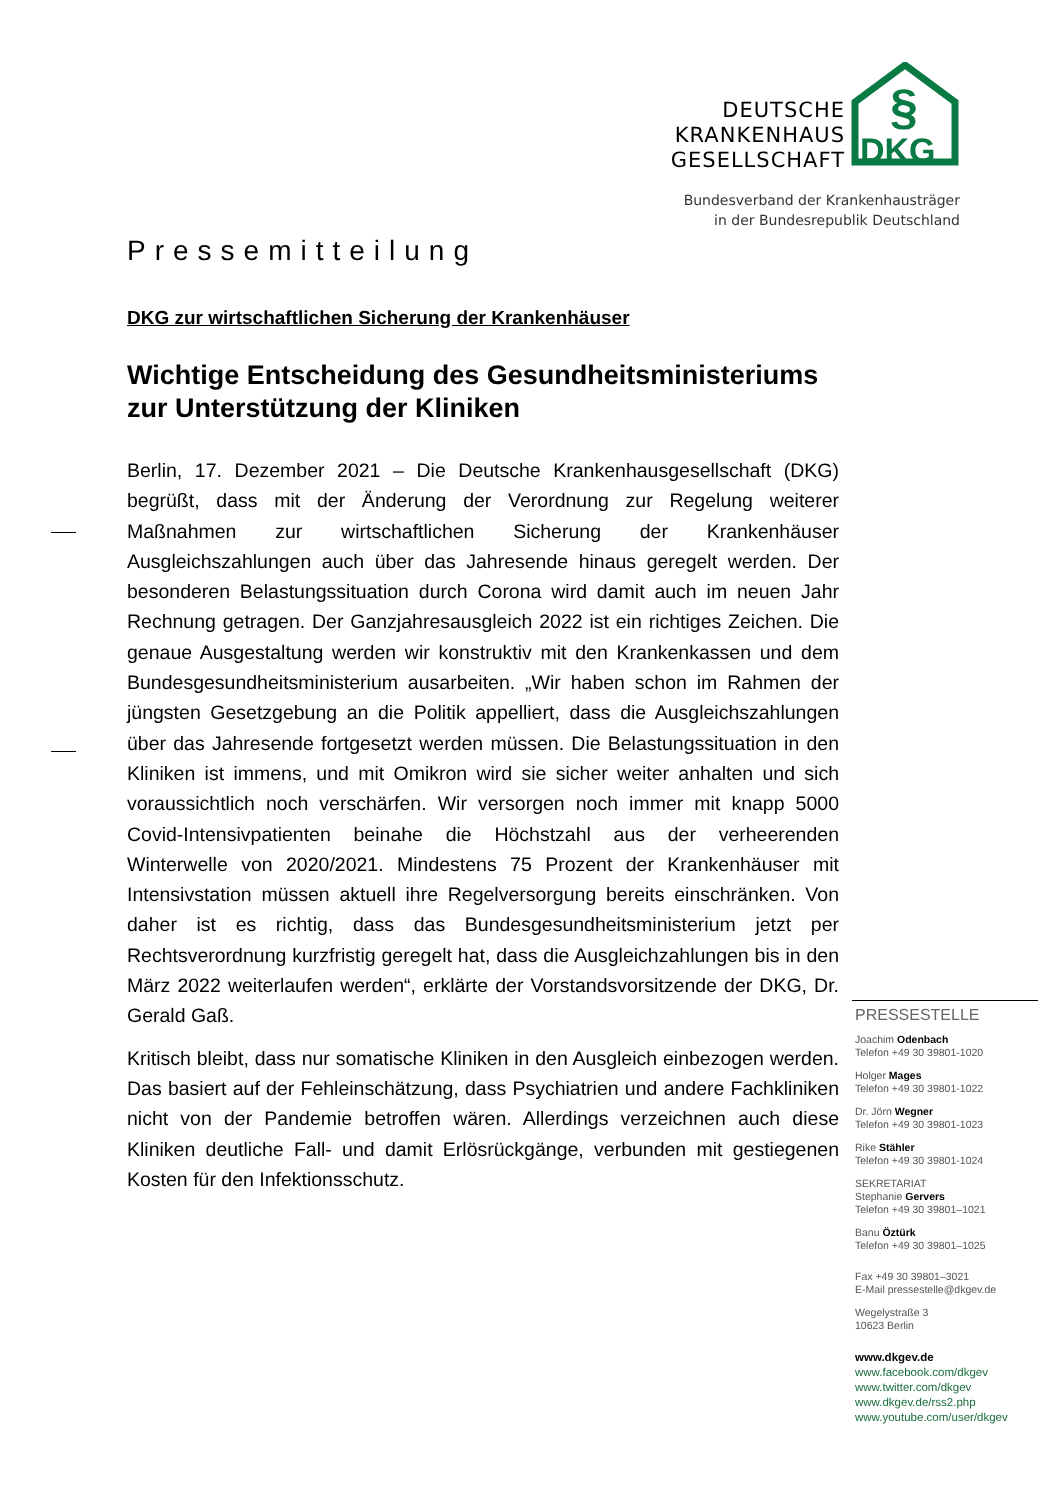DEUTSCHE
KRANKENHAUS
GESELLSCHAFT
DKG
§
Bundesverband der Krankenhausträger
in der Bundesrepublik Deutschland
Pressemitteilung
DKG zur wirtschaftlichen Sicherung der Krankenhäuser
Wichtige Entscheidung des Gesundheitsministeriums zur Unterstützung der Kliniken
Berlin, 17. Dezember 2021 – Die Deutsche Krankenhausgesellschaft (DKG) begrüßt, dass mit der Änderung der Verordnung zur Regelung weiterer Maßnahmen zur wirtschaftlichen Sicherung der Krankenhäuser Ausgleichszahlungen auch über das Jahresende hinaus geregelt werden. Der besonderen Belastungssituation durch Corona wird damit auch im neuen Jahr Rechnung getragen. Der Ganzjahresausgleich 2022 ist ein richtiges Zeichen. Die genaue Ausgestaltung werden wir konstruktiv mit den Krankenkassen und dem Bundesgesundheitsministerium ausarbeiten. „Wir haben schon im Rahmen der jüngsten Gesetzgebung an die Politik appelliert, dass die Ausgleichszahlungen über das Jahresende fortgesetzt werden müssen. Die Belastungssituation in den Kliniken ist immens, und mit Omikron wird sie sicher weiter anhalten und sich voraussichtlich noch verschärfen. Wir versorgen noch immer mit knapp 5000 Covid-Intensivpatienten beinahe die Höchstzahl aus der verheerenden Winterwelle von 2020/2021. Mindestens 75 Prozent der Krankenhäuser mit Intensivstation müssen aktuell ihre Regelversorgung bereits einschränken. Von daher ist es richtig, dass das Bundesgesundheitsministerium jetzt per Rechtsverordnung kurzfristig geregelt hat, dass die Ausgleichzahlungen bis in den März 2022 weiterlaufen werden“, erklärte der Vorstandsvorsitzende der DKG, Dr. Gerald Gaß.
Kritisch bleibt, dass nur somatische Kliniken in den Ausgleich einbezogen werden. Das basiert auf der Fehleinschätzung, dass Psychiatrien und andere Fachkliniken nicht von der Pandemie betroffen wären. Allerdings verzeichnen auch diese Kliniken deutliche Fall- und damit Erlösrückgänge, verbunden mit gestiegenen Kosten für den Infektionsschutz.
PRESSESTELLE
Joachim Odenbach
Telefon +49 30 39801-1020
Holger Mages
Telefon +49 30 39801-1022
Dr. Jörn Wegner
Telefon +49 30 39801-1023
Rike Stähler
Telefon +49 30 39801-1024
SEKRETARIAT
Stephanie Gervers
Telefon +49 30 39801–1021
Banu Öztürk
Telefon +49 30 39801–1025
Fax +49 30 39801–3021
E-Mail pressestelle@dkgev.de
Wegelystraße 3
10623 Berlin
www.dkgev.de
www.facebook.com/dkgev
www.twitter.com/dkgev
www.dkgev.de/rss2.php
www.youtube.com/user/dkgev